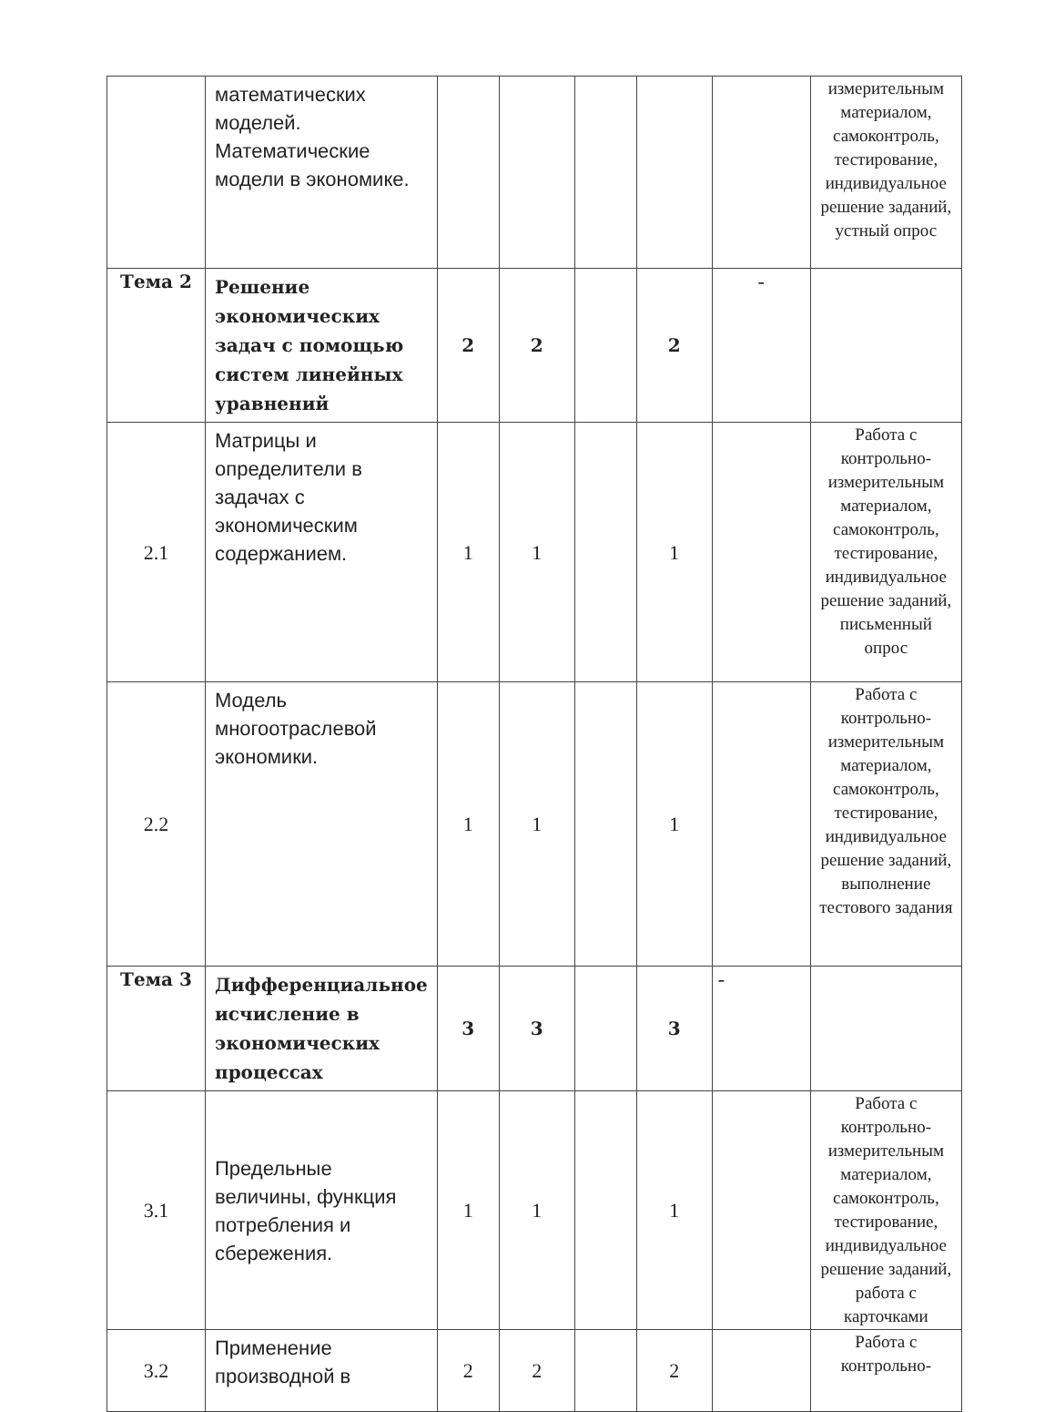| | математических моделей. Математические модели в экономике. | | | | | | измерительным материалом, самоконтроль, тестирование, индивидуальное решение заданий, устный опрос |
| Тема 2 | Решение экономических задач с помощью систем линейных уравнений | 2 | 2 | | 2 | - | |
| 2.1 | Матрицы и определители в задачах с экономическим содержанием. | 1 | 1 | | 1 | | Работа с контрольно-измерительным материалом, самоконтроль, тестирование, индивидуальное решение заданий, письменный опрос |
| 2.2 | Модель многоотраслевой экономики. | 1 | 1 | | 1 | | Работа с контрольно-измерительным материалом, самоконтроль, тестирование, индивидуальное решение заданий, выполнение тестового задания |
| Тема 3 | Дифференциальное исчисление в экономических процессах | 3 | 3 | | 3 | - | |
| 3.1 | Предельные величины, функция потребления и сбережения. | 1 | 1 | | 1 | | Работа с контрольно-измерительным материалом, самоконтроль, тестирование, индивидуальное решение заданий, работа с карточками |
| 3.2 | Применение производной в | 2 | 2 | | 2 | | Работа с контрольно- |